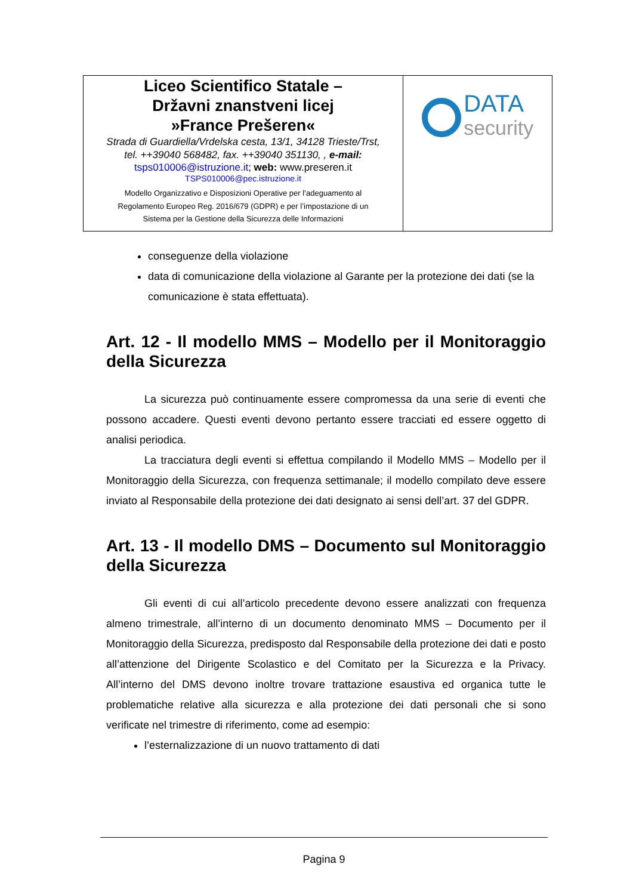| Liceo Scientifico Statale – Državni znanstveni licej »France Prešeren« Strada di Guardiella/Vrdelska cesta, 13/1, 34128 Trieste/Trst, tel. ++39040 568482, fax. ++39040 351130, , e-mail: tsps010006@istruzione.it ; web: www.preseren.it TSPS010006@pec.istruzione.it Modello Organizzativo e Disposizioni Operative per l’adeguamento al Regolamento Europeo Reg. 2016/679 (GDPR) e per l’impostazione di un Sistema per la Gestione della Sicurezza delle Informazioni | DATA security |
conseguenze della violazione
data di comunicazione della violazione al Garante per la protezione dei dati (se la comunicazione è stata effettuata).
Art. 12 - Il modello MMS – Modello per il Monitoraggio della Sicurezza
La sicurezza può continuamente essere compromessa da una serie di eventi che possono accadere. Questi eventi devono pertanto essere tracciati ed essere oggetto di analisi periodica.
La tracciatura degli eventi si effettua compilando il Modello MMS – Modello per il Monitoraggio della Sicurezza, con frequenza settimanale; il modello compilato deve essere inviato al Responsabile della protezione dei dati designato ai sensi dell’art. 37 del GDPR.
Art. 13 - Il modello DMS – Documento sul Monitoraggio della Sicurezza
Gli eventi di cui all’articolo precedente devono essere analizzati con frequenza almeno trimestrale, all’interno di un documento denominato MMS – Documento per il Monitoraggio della Sicurezza, predisposto dal Responsabile della protezione dei dati e posto all’attenzione del Dirigente Scolastico e del Comitato per la Sicurezza e la Privacy. All’interno del DMS devono inoltre trovare trattazione esaustiva ed organica tutte le problematiche relative alla sicurezza e alla protezione dei dati personali che si sono verificate nel trimestre di riferimento, come ad esempio:
l’esternalizzazione di un nuovo trattamento di dati
Pagina 9